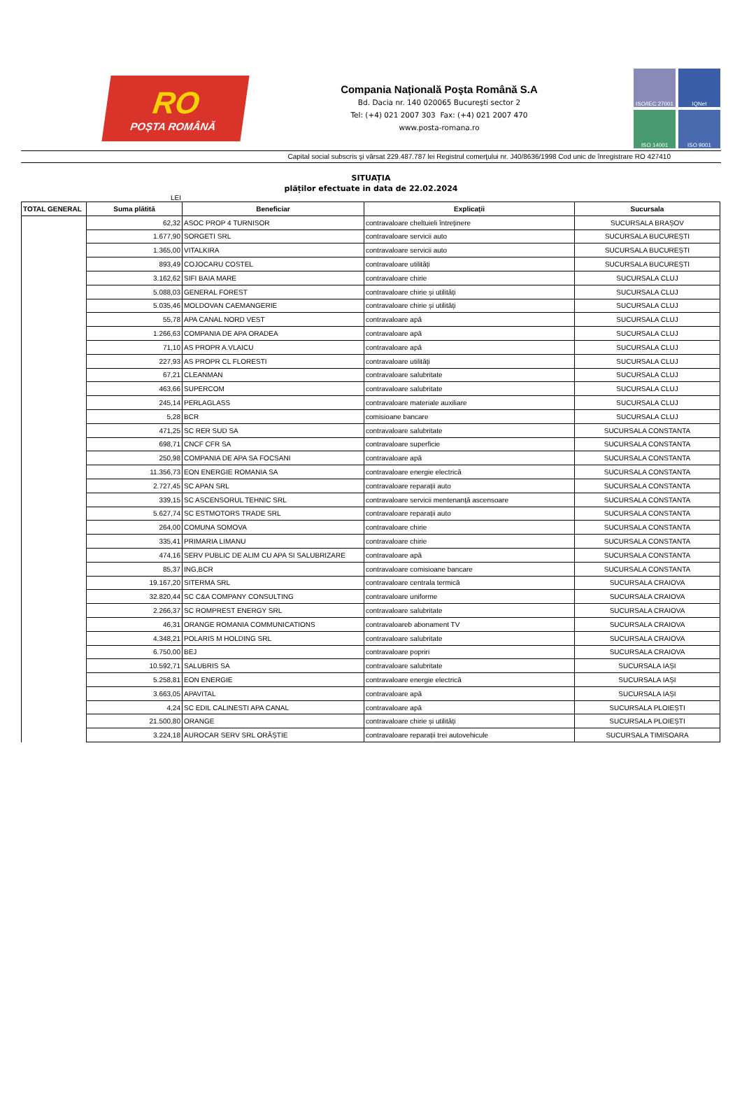RO
POȘTA ROMÂNĂ
Compania Națională Poşta Română S.A
Bd. Dacia nr. 140 020065 Bucureşti sector 2
Tel: (+4) 021 2007 303 Fax: (+4) 021 2007 470
www.posta-romana.ro
ISO/IEC 27001
IQNet
ISO 14001
ISO 9001
Capital social subscris şi vărsat 229.487.787 lei Registrul comerţului nr. J40/8636/1998 Cod unic de înregistrare RO 427410
SITUAȚIA
plăților efectuate in data de 22.02.2024
LEI
| TOTAL GENERAL | Suma plătită | Beneficiar | Explicații | Sucursala |
| --- | --- | --- | --- | --- |
| | 62,32 | ASOC PROP 4 TURNISOR | contravaloare cheltuieli întreținere | SUCURSALA BRAȘOV |
| | 1.677,90 | SORGETI SRL | contravaloare servicii auto | SUCURSALA BUCUREȘTI |
| | 1.365,00 | VITALKIRA | contravaloare servicii auto | SUCURSALA BUCUREȘTI |
| | 893,49 | COJOCARU COSTEL | contravaloare utilități | SUCURSALA BUCUREȘTI |
| | 3.162,62 | SIFI BAIA MARE | contravaloare chirie | SUCURSALA CLUJ |
| | 5.088,03 | GENERAL FOREST | contravaloare chirie și utilități | SUCURSALA CLUJ |
| | 5.035,46 | MOLDOVAN CAEMANGERIE | contravaloare chirie și utilități | SUCURSALA CLUJ |
| | 55,78 | APA CANAL NORD VEST | contravaloare apă | SUCURSALA CLUJ |
| | 1.266,63 | COMPANIA DE APA ORADEA | contravaloare apă | SUCURSALA CLUJ |
| | 71,10 | AS PROPR A.VLAICU | contravaloare apă | SUCURSALA CLUJ |
| | 227,93 | AS PROPR CL FLORESTI | contravaloare utilități | SUCURSALA CLUJ |
| | 67,21 | CLEANMAN | contravaloare salubritate | SUCURSALA CLUJ |
| | 463,66 | SUPERCOM | contravaloare salubritate | SUCURSALA CLUJ |
| | 245,14 | PERLAGLASS | contravaloare materiale auxiliare | SUCURSALA CLUJ |
| | 5,28 | BCR | comisioane bancare | SUCURSALA CLUJ |
| | 471,25 | SC RER SUD SA | contravaloare salubritate | SUCURSALA CONSTANTA |
| | 698,71 | CNCF CFR SA | contravaloare superficie | SUCURSALA CONSTANTA |
| | 250,98 | COMPANIA DE APA SA FOCSANI | contravaloare apă | SUCURSALA CONSTANTA |
| | 11.356,73 | EON ENERGIE ROMANIA SA | contravaloare energie electrică | SUCURSALA CONSTANTA |
| | 2.727,45 | SC APAN SRL | contravaloare reparații auto | SUCURSALA CONSTANTA |
| | 339,15 | SC ASCENSORUL TEHNIC SRL | contravaloare servicii mentenanță ascensoare | SUCURSALA CONSTANTA |
| | 5.627,74 | SC ESTMOTORS TRADE SRL | contravaloare reparații auto | SUCURSALA CONSTANTA |
| | 264,00 | COMUNA SOMOVA | contravaloare chirie | SUCURSALA CONSTANTA |
| | 335,41 | PRIMARIA LIMANU | contravaloare chirie | SUCURSALA CONSTANTA |
| | 474,16 | SERV PUBLIC DE ALIM CU APA SI SALUBRIZARE | contravaloare apă | SUCURSALA CONSTANTA |
| | 85,37 | ING,BCR | contravaloare comisioane bancare | SUCURSALA CONSTANTA |
| | 19.167,20 | SITERMA SRL | contravaloare centrala termică | SUCURSALA CRAIOVA |
| | 32.820,44 | SC C&A COMPANY CONSULTING | contravaloare uniforme | SUCURSALA CRAIOVA |
| | 2.266,37 | SC ROMPREST ENERGY SRL | contravaloare salubritate | SUCURSALA CRAIOVA |
| | 46,31 | ORANGE ROMANIA COMMUNICATIONS | contravaloareb abonament TV | SUCURSALA CRAIOVA |
| | 4.348,21 | POLARIS M HOLDING SRL | contravaloare salubritate | SUCURSALA CRAIOVA |
| | 6.750,00 | BEJ | contravaloare popriri | SUCURSALA CRAIOVA |
| | 10.592,71 | SALUBRIS SA | contravaloare salubritate | SUCURSALA IAȘI |
| | 5.258,81 | EON ENERGIE | contravaloare energie electrică | SUCURSALA IAȘI |
| | 3.663,05 | APAVITAL | contravaloare apă | SUCURSALA IAȘI |
| | 4,24 | SC EDIL CALINESTI APA CANAL | contravaloare apă | SUCURSALA PLOIEȘTI |
| | 21.500,80 | ORANGE | contravaloare chirie și utilități | SUCURSALA PLOIEȘTI |
| | 3.224,18 | AUROCAR SERV SRL ORĂȘTIE | contravaloare reparații trei autovehicule | SUCURSALA TIMISOARA |